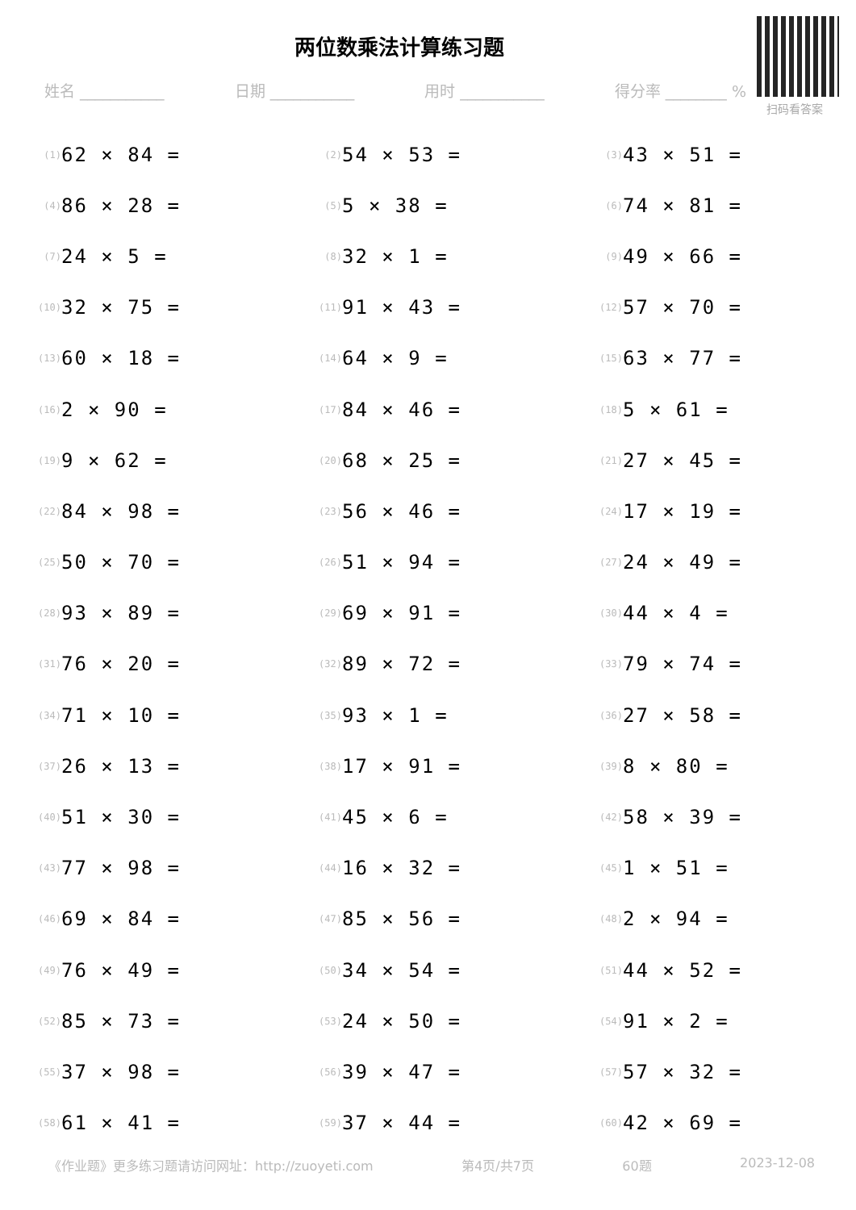两位数乘法计算练习题
扫码看答案
姓名 ___________ 日期 ___________ 用时 ___________ 得分率 ________ %
(1) 62 × 84 =
(2) 54 × 53 =
(3) 43 × 51 =
(4) 86 × 28 =
(5) 5 × 38 =
(6) 74 × 81 =
(7) 24 × 5 =
(8) 32 × 1 =
(9) 49 × 66 =
(10) 32 × 75 =
(11) 91 × 43 =
(12) 57 × 70 =
(13) 60 × 18 =
(14) 64 × 9 =
(15) 63 × 77 =
(16) 2 × 90 =
(17) 84 × 46 =
(18) 5 × 61 =
(19) 9 × 62 =
(20) 68 × 25 =
(21) 27 × 45 =
(22) 84 × 98 =
(23) 56 × 46 =
(24) 17 × 19 =
(25) 50 × 70 =
(26) 51 × 94 =
(27) 24 × 49 =
(28) 93 × 89 =
(29) 69 × 91 =
(30) 44 × 4 =
(31) 76 × 20 =
(32) 89 × 72 =
(33) 79 × 74 =
(34) 71 × 10 =
(35) 93 × 1 =
(36) 27 × 58 =
(37) 26 × 13 =
(38) 17 × 91 =
(39) 8 × 80 =
(40) 51 × 30 =
(41) 45 × 6 =
(42) 58 × 39 =
(43) 77 × 98 =
(44) 16 × 32 =
(45) 1 × 51 =
(46) 69 × 84 =
(47) 85 × 56 =
(48) 2 × 94 =
(49) 76 × 49 =
(50) 34 × 54 =
(51) 44 × 52 =
(52) 85 × 73 =
(53) 24 × 50 =
(54) 91 × 2 =
(55) 37 × 98 =
(56) 39 × 47 =
(57) 57 × 32 =
(58) 61 × 41 =
(59) 37 × 44 =
(60) 42 × 69 =
《作业题》更多练习题请访问网址：http://zuoyeti.com 第4页/共7页 60题 2023-12-08